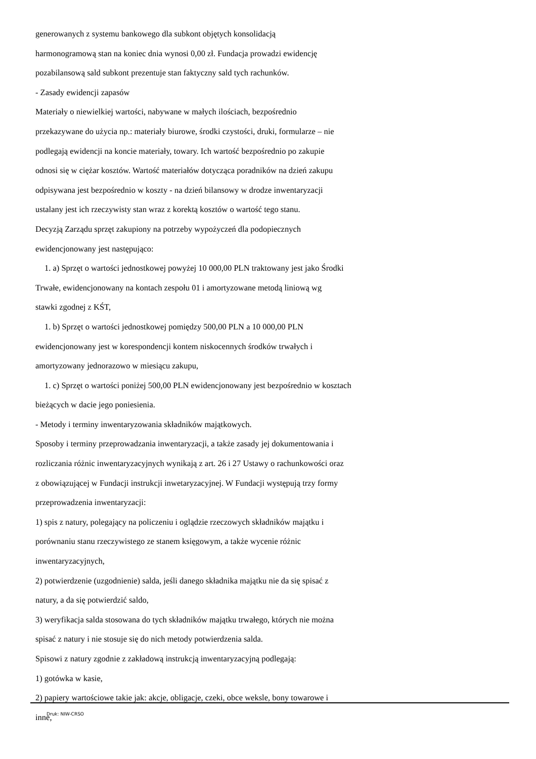generowanych z systemu bankowego dla subkont objętych konsolidacją
harmonogramową stan na koniec dnia wynosi 0,00 zł. Fundacja prowadzi ewidencję
pozabilansową sald subkont prezentuje stan faktyczny sald tych rachunków.
- Zasady ewidencji zapasów
Materiały o niewielkiej wartości, nabywane w małych ilościach, bezpośrednio
przekazywane do użycia np.: materiały biurowe, środki czystości, druki, formularze – nie
podlegają ewidencji na koncie materiały, towary. Ich wartość bezpośrednio po zakupie
odnosi się w ciężar kosztów. Wartość materiałów dotycząca poradników na dzień zakupu
odpisywana jest bezpośrednio w koszty - na dzień bilansowy w drodze inwentaryzacji
ustalany jest ich rzeczywisty stan wraz z korektą kosztów o wartość tego stanu.
Decyzją Zarządu sprzęt zakupiony na potrzeby wypożyczeń dla podopiecznych
ewidencjonowany jest następująco:
1. a) Sprzęt o wartości jednostkowej powyżej 10 000,00 PLN traktowany jest jako Środki
Trwałe, ewidencjonowany na kontach zespołu 01 i amortyzowane metodą liniową wg
stawki zgodnej z KŚT,
1. b) Sprzęt o wartości jednostkowej pomiędzy 500,00 PLN a 10 000,00 PLN
ewidencjonowany jest w korespondencji kontem niskocennych środków trwałych i
amortyzowany jednorazowo w miesiącu zakupu,
1. c) Sprzęt o wartości poniżej 500,00 PLN ewidencjonowany jest bezpośrednio w kosztach
bieżących w dacie jego poniesienia.
- Metody i terminy inwentaryzowania składników majątkowych.
Sposoby i terminy przeprowadzania inwentaryzacji, a także zasady jej dokumentowania i
rozliczania różnic inwentaryzacyjnych wynikają z art. 26 i 27 Ustawy o rachunkowości oraz
z obowiązującej w Fundacji instrukcji inwetaryzacyjnej. W Fundacji występują trzy formy
przeprowadzenia inwentaryzacji:
1) spis z natury, polegający na policzeniu i oglądzie rzeczowych składników majątku i
porównaniu stanu rzeczywistego ze stanem księgowym, a także wycenie różnic
inwentaryzacyjnych,
2) potwierdzenie (uzgodnienie) salda, jeśli danego składnika majątku nie da się spisać z
natury, a da się potwierdzić saldo,
3) weryfikacja salda stosowana do tych składników majątku trwałego, których nie można
spisać z natury i nie stosuje się do nich metody potwierdzenia salda.
Spisowi z natury zgodnie z zakładową instrukcją inwentaryzacyjną podlegają:
1) gotówka w kasie,
2) papiery wartościowe takie jak: akcje, obligacje, czeki, obce weksle, bony towarowe i
inne,
Druk: NIW-CRSO